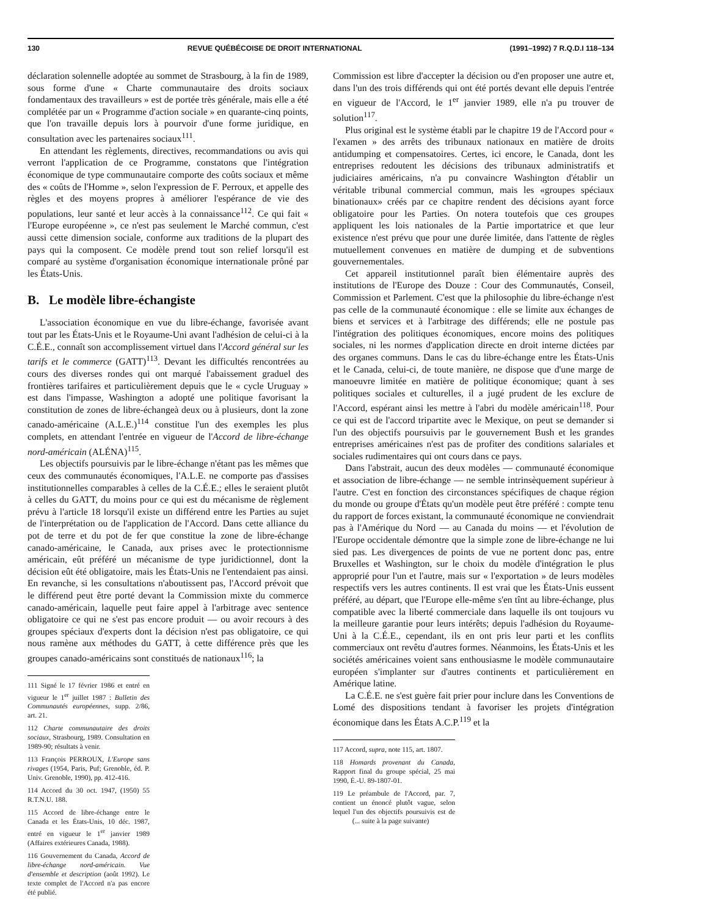130 REVUE QUÉBÉCOISE DE DROIT INTERNATIONAL (1991–1992) 7 R.Q.D.I 118–134
déclaration solennelle adoptée au sommet de Strasbourg, à la fin de 1989, sous forme d'une « Charte communautaire des droits sociaux fondamentaux des travailleurs » est de portée très générale, mais elle a été complétée par un « Programme d'action sociale » en quarante-cinq points, que l'on travaille depuis lors à pourvoir d'une forme juridique, en consultation avec les partenaires sociaux<sup>111</sup>.
En attendant les règlements, directives, recommandations ou avis qui verront l'application de ce Programme, constatons que l'intégration économique de type communautaire comporte des coûts sociaux et même des « coûts de l'Homme », selon l'expression de F. Perroux, et appelle des règles et des moyens propres à améliorer l'espérance de vie des populations, leur santé et leur accès à la connaissance<sup>112</sup>. Ce qui fait « l'Europe européenne », ce n'est pas seulement le Marché commun, c'est aussi cette dimension sociale, conforme aux traditions de la plupart des pays qui la composent. Ce modèle prend tout son relief lorsqu'il est comparé au système d'organisation économique internationale prôné par les États-Unis.
B. Le modèle libre-échangiste
L'association économique en vue du libre-échange, favorisée avant tout par les États-Unis et le Royaume-Uni avant l'adhésion de celui-ci à la C.É.E., connaît son accomplissement virtuel dans l'Accord général sur les tarifs et le commerce (GATT)<sup>113</sup>. Devant les difficultés rencontrées au cours des diverses rondes qui ont marqué l'abaissement graduel des frontières tarifaires et particulièrement depuis que le « cycle Uruguay » est dans l'impasse, Washington a adopté une politique favorisant la constitution de zones de libre-échangeà deux ou à plusieurs, dont la zone canado-américaine (A.L.E.)<sup>114</sup> constitue l'un des exemples les plus complets, en attendant l'entrée en vigueur de l'Accord de libre-échange nord-américain (ALÉNA)<sup>115</sup>.
Les objectifs poursuivis par le libre-échange n'étant pas les mêmes que ceux des communautés économiques, l'A.L.E. ne comporte pas d'assises institutionnelles comparables à celles de la C.É.E.; elles le seraient plutôt à celles du GATT, du moins pour ce qui est du mécanisme de règlement prévu à l'article 18 lorsqu'il existe un différend entre les Parties au sujet de l'interprétation ou de l'application de l'Accord. Dans cette alliance du pot de terre et du pot de fer que constitue la zone de libre-échange canado-américaine, le Canada, aux prises avec le protectionnisme américain, eût préféré un mécanisme de type juridictionnel, dont la décision eût été obligatoire, mais les États-Unis ne l'entendaient pas ainsi. En revanche, si les consultations n'aboutissent pas, l'Accord prévoit que le différend peut être porté devant la Commission mixte du commerce canado-américain, laquelle peut faire appel à l'arbitrage avec sentence obligatoire ce qui ne s'est pas encore produit — ou avoir recours à des groupes spéciaux d'experts dont la décision n'est pas obligatoire, ce qui nous ramène aux méthodes du GATT, à cette différence près que les groupes canado-américains sont constitués de nationaux<sup>116</sup>; la
111 Signé le 17 février 1986 et entré en vigueur le 1<sup>er</sup> juillet 1987 : Bulletin des Communautés européennes, supp. 2/86, art. 21.
112 Charte communautaire des droits sociaux, Strasbourg, 1989. Consultation en 1989-90; résultats à venir.
113 François PERROUX, L'Europe sans rivages (1954, Paris, Puf; Grenoble, éd. P. Univ. Grenoble, 1990), pp. 412-416.
114 Accord du 30 oct. 1947, (1950) 55 R.T.N.U. 188.
115 Accord de libre-échange entre le Canada et les États-Unis, 10 déc. 1987, entré en vigueur le 1<sup>er</sup> janvier 1989 (Affaires extérieures Canada, 1988).
116 Gouvernement du Canada, Accord de libre-échange nord-américain. Vue d'ensemble et description (août 1992). Le texte complet de l'Accord n'a pas encore été publié.
Commission est libre d'accepter la décision ou d'en proposer une autre et, dans l'un des trois différends qui ont été portés devant elle depuis l'entrée en vigueur de l'Accord, le 1<sup>er</sup> janvier 1989, elle n'a pu trouver de solution<sup>117</sup>.
Plus original est le système établi par le chapitre 19 de l'Accord pour « l'examen » des arrêts des tribunaux nationaux en matière de droits antidumping et compensatoires. Certes, ici encore, le Canada, dont les entreprises redoutent les décisions des tribunaux administratifs et judiciaires américains, n'a pu convaincre Washington d'établir un véritable tribunal commercial commun, mais les «groupes spéciaux binationaux» créés par ce chapitre rendent des décisions ayant force obligatoire pour les Parties. On notera toutefois que ces groupes appliquent les lois nationales de la Partie importatrice et que leur existence n'est prévu que pour une durée limitée, dans l'attente de règles mutuellement convenues en matière de dumping et de subventions gouvernementales.
Cet appareil institutionnel paraît bien élémentaire auprès des institutions de l'Europe des Douze : Cour des Communautés, Conseil, Commission et Parlement. C'est que la philosophie du libre-échange n'est pas celle de la communauté économique : elle se limite aux échanges de biens et services et à l'arbitrage des différends; elle ne postule pas l'intégration des politiques économiques, encore moins des politiques sociales, ni les normes d'application directe en droit interne dictées par des organes communs. Dans le cas du libre-échange entre les États-Unis et le Canada, celui-ci, de toute manière, ne dispose que d'une marge de manoeuvre limitée en matière de politique économique; quant à ses politiques sociales et culturelles, il a jugé prudent de les exclure de l'Accord, espérant ainsi les mettre à l'abri du modèle américain<sup>118</sup>. Pour ce qui est de l'accord tripartite avec le Mexique, on peut se demander si l'un des objectifs poursuivis par le gouvernement Bush et les grandes entreprises américaines n'est pas de profiter des conditions salariales et sociales rudimentaires qui ont cours dans ce pays.
Dans l'abstrait, aucun des deux modèles — communauté économique et association de libre-échange — ne semble intrinsèquement supérieur à l'autre. C'est en fonction des circonstances spécifiques de chaque région du monde ou groupe d'États qu'un modèle peut être préféré : compte tenu du rapport de forces existant, la communauté économique ne conviendrait pas à l'Amérique du Nord — au Canada du moins — et l'évolution de l'Europe occidentale démontre que la simple zone de libre-échange ne lui sied pas. Les divergences de points de vue ne portent donc pas, entre Bruxelles et Washington, sur le choix du modèle d'intégration le plus approprié pour l'un et l'autre, mais sur « l'exportation » de leurs modèles respectifs vers les autres continents. Il est vrai que les États-Unis eussent préféré, au départ, que l'Europe elle-même s'en tînt au libre-échange, plus compatible avec la liberté commerciale dans laquelle ils ont toujours vu la meilleure garantie pour leurs intérêts; depuis l'adhésion du Royaume-Uni à la C.É.E., cependant, ils en ont pris leur parti et les conflits commerciaux ont revêtu d'autres formes. Néanmoins, les États-Unis et les sociétés américaines voient sans enthousiasme le modèle communautaire européen s'implanter sur d'autres continents et particulièrement en Amérique latine.
La C.É.E. ne s'est guère fait prier pour inclure dans les Conventions de Lomé des dispositions tendant à favoriser les projets d'intégration économique dans les États A.C.P.<sup>119</sup> et la
117 Accord, supra, note 115, art. 1807.
118 Homards provenant du Canada, Rapport final du groupe spécial, 25 mai 1990, É.-U. 89-1807-01.
119 Le préambule de l'Accord, par. 7, contient un énoncé plutôt vague, selon lequel l'un des objectifs poursuivis est de (... suite à la page suivante)